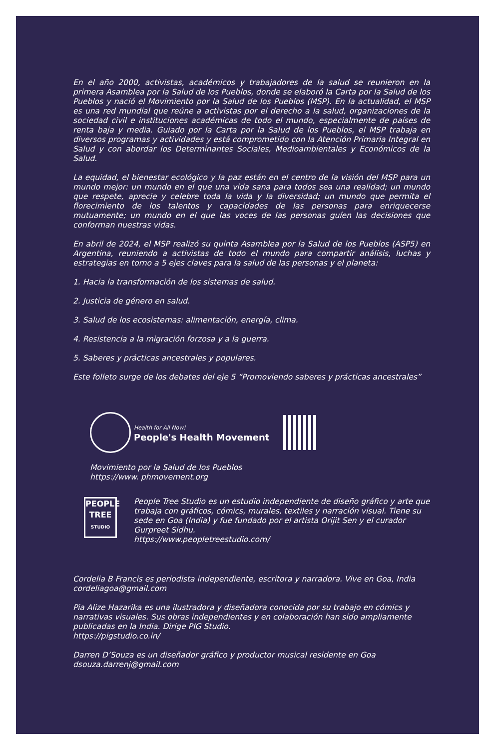En el año 2000, activistas, académicos y trabajadores de la salud se reunieron en la primera Asamblea por la Salud de los Pueblos, donde se elaboró la Carta por la Salud de los Pueblos y nació el Movimiento por la Salud de los Pueblos (MSP). En la actualidad, el MSP es una red mundial que reúne a activistas por el derecho a la salud, organizaciones de la sociedad civil e instituciones académicas de todo el mundo, especialmente de países de renta baja y media. Guiado por la Carta por la Salud de los Pueblos, el MSP trabaja en diversos programas y actividades y está comprometido con la Atención Primaria Integral en Salud y con abordar los Determinantes Sociales, Medioambientales y Económicos de la Salud.
La equidad, el bienestar ecológico y la paz están en el centro de la visión del MSP para un mundo mejor: un mundo en el que una vida sana para todos sea una realidad; un mundo que respete, aprecie y celebre toda la vida y la diversidad; un mundo que permita el florecimiento de los talentos y capacidades de las personas para enriquecerse mutuamente; un mundo en el que las voces de las personas guíen las decisiones que conforman nuestras vidas.
En abril de 2024, el MSP realizó su quinta Asamblea por la Salud de los Pueblos (ASP5) en Argentina, reuniendo a activistas de todo el mundo para compartir análisis, luchas y estrategias en torno a 5 ejes claves para la salud de las personas y el planeta:
1. Hacia la transformación de los sistemas de salud.
2. Justicia de género en salud.
3. Salud de los ecosistemas: alimentación, energía, clima.
4. Resistencia a la migración forzosa y a la guerra.
5. Saberes y prácticas ancestrales y populares.
Este folleto surge de los debates del eje 5 “Promoviendo saberes y prácticas ancestrales”
Health for All Now!
People's Health Movement
Movimiento por la Salud de los Pueblos
https://www. phmovement.org
PEOPLE
TREE
STUDIO
People Tree Studio es un estudio independiente de diseño gráfico y arte que trabaja con gráficos, cómics, murales, textiles y narración visual. Tiene su sede en Goa (India) y fue fundado por el artista Orijit Sen y el curador Gurpreet Sidhu.
https://www.peopletreestudio.com/
Cordelia B Francis es periodista independiente, escritora y narradora. Vive en Goa, India
cordeliagoa@gmail.com
Pia Alize Hazarika es una ilustradora y diseñadora conocida por su trabajo en cómics y narrativas visuales. Sus obras independientes y en colaboración han sido ampliamente publicadas en la India. Dirige PIG Studio.
https://pigstudio.co.in/
Darren D’Souza es un diseñador gráfico y productor musical residente en Goa
dsouza.darrenj@gmail.com